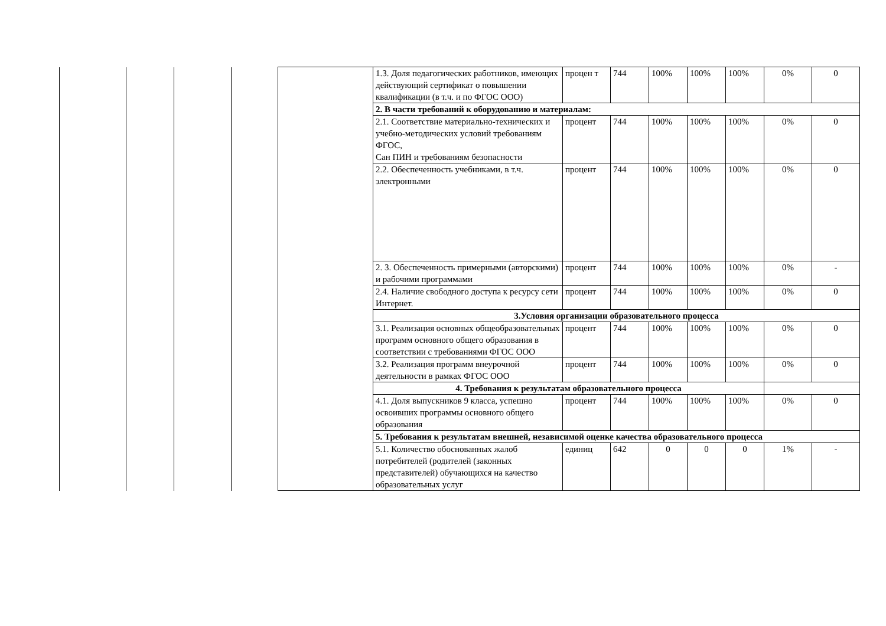| | | | | | 1.3. Доля педагогических работников, имеющих действующий сертификат о повышении квалификации (в т.ч. и по ФГОС ООО) | процен т | 744 | 100% | 100% | 100% | 0% | 0 |
| | | | | | 2. В части требований к оборудованию и материалам: | | | | | | | |
| | | | | | 2.1. Соответствие материально-технических и учебно-методических условий требованиям ФГОС, Сан ПИН и требованиям безопасности | процент | 744 | 100% | 100% | 100% | 0% | 0 |
| | | | | | 2.2. Обеспеченность учебниками, в т.ч. электронными | процент | 744 | 100% | 100% | 100% | 0% | 0 |
| | | | | | 2. 3. Обеспеченность примерными (авторскими) и рабочими программами | процент | 744 | 100% | 100% | 100% | 0% | - |
| | | | | | 2.4. Наличие свободного доступа к ресурсу сети Интернет. | процент | 744 | 100% | 100% | 100% | 0% | 0 |
| | | | | | 3.Условия организации образовательного процесса | | | | | | | |
| | | | | | 3.1. Реализация основных общеобразовательных программ основного общего образования в соответствии с требованиями ФГОС ООО | процент | 744 | 100% | 100% | 100% | 0% | 0 |
| | | | | | 3.2. Реализация программ внеурочной деятельности в рамках ФГОС ООО | процент | 744 | 100% | 100% | 100% | 0% | 0 |
| | | | | | 4. Требования к результатам образовательного процесса | | | | | | | |
| | | | | | 4.1. Доля выпускников 9 класса, успешно освоивших программы основного общего образования | процент | 744 | 100% | 100% | 100% | 0% | 0 |
| | | | | | 5. Требования к результатам внешней, независимой оценке качества образовательного процесса | | | | | | | |
| | | | | | 5.1. Количество обоснованных жалоб потребителей (родителей (законных представителей) обучающихся на качество образовательных услуг | единиц | 642 | 0 | 0 | 0 | 1% | - |